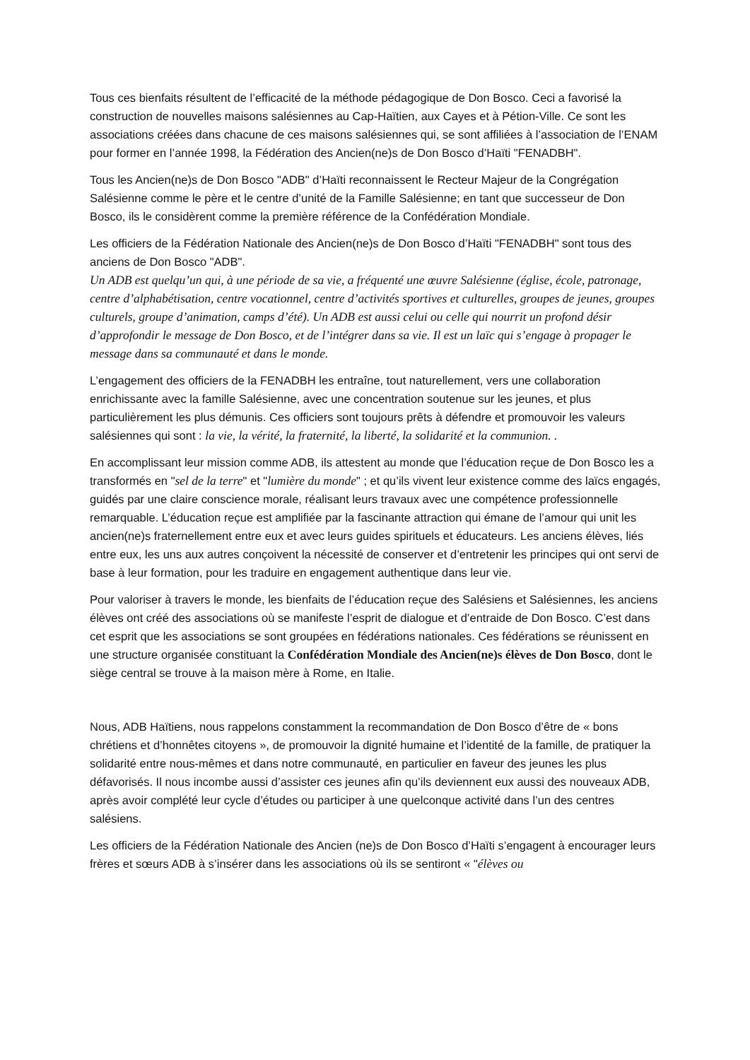Tous ces bienfaits résultent de l’efficacité de la méthode pédagogique de Don Bosco. Ceci a favorisé la construction de nouvelles maisons salésiennes au Cap-Haïtien, aux Cayes et à Pétion-Ville. Ce sont les associations créées dans chacune de ces maisons salésiennes qui, se sont affiliées à l’association de l’ENAM pour former en l’année 1998, la Fédération des Ancien(ne)s de Don Bosco d’Haïti "FENADBH".
Tous les Ancien(ne)s de Don Bosco "ADB" d’Haïti reconnaissent le Recteur Majeur de la Congrégation Salésienne comme le père et le centre d’unité de la Famille Salésienne; en tant que successeur de Don Bosco, ils le considèrent comme la première référence de la Confédération Mondiale.
Les officiers de la Fédération Nationale des Ancien(ne)s de Don Bosco d’Haïti "FENADBH" sont tous des anciens de Don Bosco "ADB".
Un ADB est quelqu’un qui, à une période de sa vie, a fréquenté une œuvre Salésienne (église, école, patronage, centre d’alphabétisation, centre vocationnel, centre d’activités sportives et culturelles, groupes de jeunes, groupes culturels, groupe d’animation, camps d’été). Un ADB est aussi celui ou celle qui nourrit un profond désir d’approfondir le message de Don Bosco, et de l’intégrer dans sa vie. Il est un laïc qui s’engage à propager le message dans sa communauté et dans le monde.
L’engagement des officiers de la FENADBH les entraîne, tout naturellement, vers une collaboration enrichissante avec la famille Salésienne, avec une concentration soutenue sur les jeunes, et plus particulièrement les plus démunis. Ces officiers sont toujours prêts à défendre et promouvoir les valeurs salésiennes qui sont : la vie, la vérité, la fraternité, la liberté, la solidarité et la communion. .
En accomplissant leur mission comme ADB, ils attestent au monde que l’éducation reçue de Don Bosco les a transformés en "sel de la terre" et "lumière du monde" ; et qu’ils vivent leur existence comme des laïcs engagés, guidés par une claire conscience morale, réalisant leurs travaux avec une compétence professionnelle remarquable. L’éducation reçue est amplifiée par la fascinante attraction qui émane de l’amour qui unit les ancien(ne)s fraternellement entre eux et avec leurs guides spirituels et éducateurs. Les anciens élèves, liés entre eux, les uns aux autres conçoivent la nécessité de conserver et d’entretenir les principes qui ont servi de base à leur formation, pour les traduire en engagement authentique dans leur vie.
Pour valoriser à travers le monde, les bienfaits de l’éducation reçue des Salésiens et Salésiennes, les anciens élèves ont créé des associations où se manifeste l’esprit de dialogue et d’entraide de Don Bosco. C’est dans cet esprit que les associations se sont groupées en fédérations nationales. Ces fédérations se réunissent en une structure organisée constituant la Confédération Mondiale des Ancien(ne)s élèves de Don Bosco, dont le siège central se trouve à la maison mère à Rome, en Italie.
Nous, ADB Haïtiens, nous rappelons constamment la recommandation de Don Bosco d’être de « bons chrétiens et d’honnêtes citoyens », de promouvoir la dignité humaine et l’identité de la famille, de pratiquer la solidarité entre nous-mêmes et dans notre communauté, en particulier en faveur des jeunes les plus défavorisés. Il nous incombe aussi d’assister ces jeunes afin qu’ils deviennent eux aussi des nouveaux ADB, après avoir complété leur cycle d’études ou participer à une quelconque activité dans l’un des centres salésiens.
Les officiers de la Fédération Nationale des Ancien (ne)s de Don Bosco d’Haïti s’engagent à encourager leurs frères et sœurs ADB à s’insérer dans les associations où ils se sentiront « "élèves ou